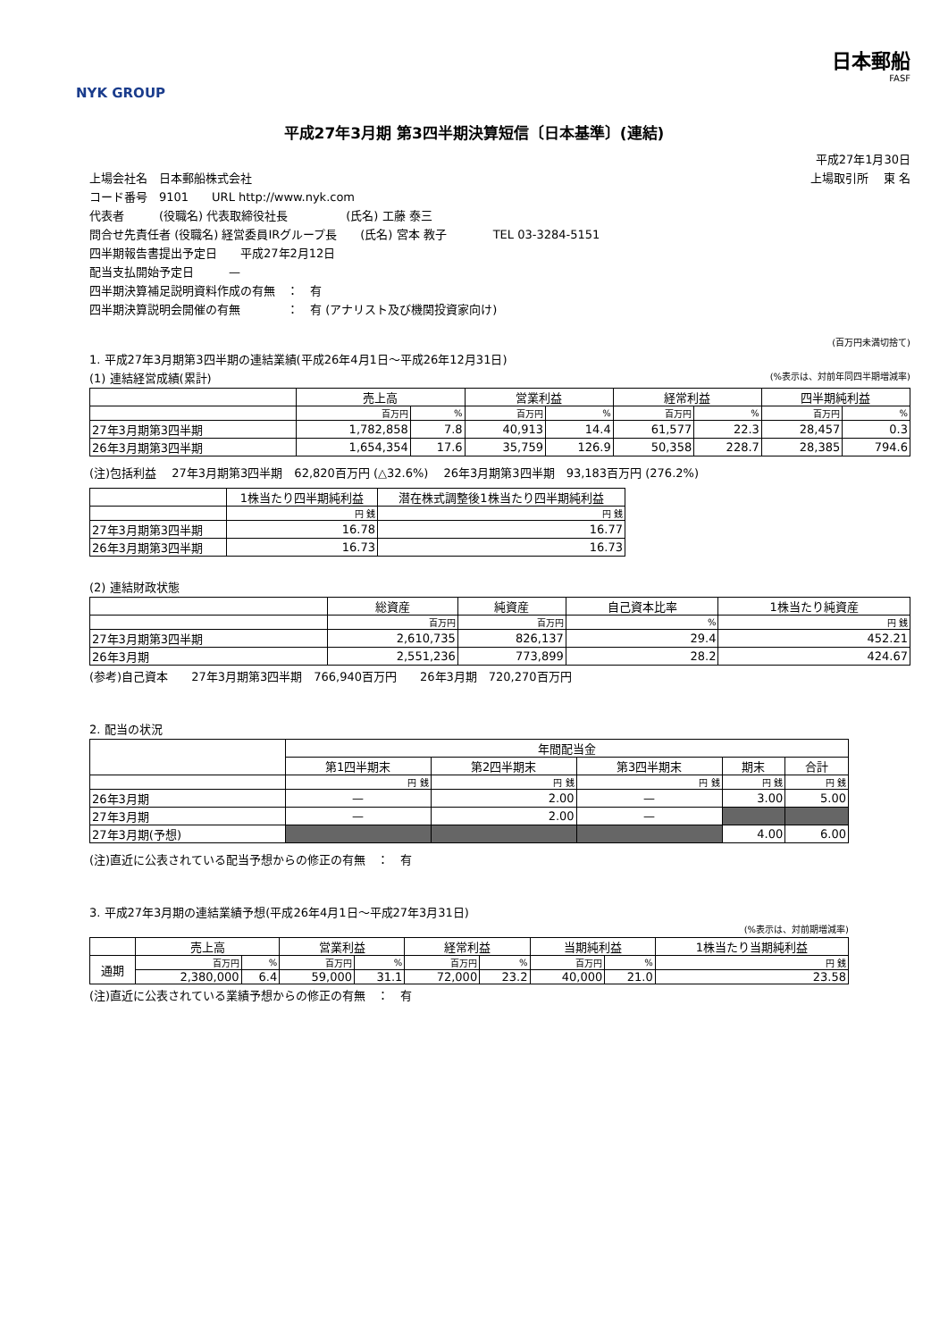NYK GROUP
日本郵船
FASF
平成27年3月期 第3四半期決算短信〔日本基準〕(連結)
平成27年1月30日
上場会社名　日本郵船株式会社 上場取引所　 東 名
コード番号　9101　　URL http://www.nyk.com
代表者　　　(役職名) 代表取締役社長　　　　　(氏名) 工藤 泰三
問合せ先責任者 (役職名) 経営委員IRグループ長　　(氏名) 宮本 教子　　　　TEL 03-3284-5151
四半期報告書提出予定日　　平成27年2月12日
配当支払開始予定日　　　—
四半期決算補足説明資料作成の有無　：　有
四半期決算説明会開催の有無　　　　：　有 (アナリスト及び機関投資家向け)
(百万円未満切捨て)
1. 平成27年3月期第3四半期の連結業績(平成26年4月1日～平成26年12月31日)
(1) 連結経営成績(累計) (%表示は、対前年同四半期増減率)
| | 売上高 | | 営業利益 | | 経常利益 | | 四半期純利益 | |
| --- | --- | --- | --- | --- | --- | --- | --- | --- |
| | 百万円 | % | 百万円 | % | 百万円 | % | 百万円 | % |
| 27年3月期第3四半期 | 1,782,858 | 7.8 | 40,913 | 14.4 | 61,577 | 22.3 | 28,457 | 0.3 |
| 26年3月期第3四半期 | 1,654,354 | 17.6 | 35,759 | 126.9 | 50,358 | 228.7 | 28,385 | 794.6 |
(注)包括利益　 27年3月期第3四半期　62,820百万円 (△32.6%)　 26年3月期第3四半期　93,183百万円 (276.2%)
| | 1株当たり四半期純利益 | 潜在株式調整後1株当たり四半期純利益 |
| --- | --- | --- |
| | 円 銭 | 円 銭 |
| 27年3月期第3四半期 | 16.78 | 16.77 |
| 26年3月期第3四半期 | 16.73 | 16.73 |
(2) 連結財政状態
| | 総資産 | 純資産 | 自己資本比率 | 1株当たり純資産 |
| --- | --- | --- | --- | --- |
| | 百万円 | 百万円 | % | 円 銭 |
| 27年3月期第3四半期 | 2,610,735 | 826,137 | 29.4 | 452.21 |
| 26年3月期 | 2,551,236 | 773,899 | 28.2 | 424.67 |
(参考)自己資本　　27年3月期第3四半期　766,940百万円　　26年3月期　720,270百万円
2. 配当の状況
| | 年間配当金 | | | | |
| --- | --- | --- | --- | --- | --- |
| | 第1四半期末 | 第2四半期末 | 第3四半期末 | 期末 | 合計 |
| | 円 銭 | 円 銭 | 円 銭 | 円 銭 | 円 銭 |
| 26年3月期 | — | 2.00 | — | 3.00 | 5.00 |
| 27年3月期 | — | 2.00 | — | | |
| 27年3月期(予想) | | | | 4.00 | 6.00 |
(注)直近に公表されている配当予想からの修正の有無　：　有
3. 平成27年3月期の連結業績予想(平成26年4月1日～平成27年3月31日)
(%表示は、対前期増減率)
| | 売上高 | | 営業利益 | | 経常利益 | | 当期純利益 | | 1株当たり当期純利益 |
| --- | --- | --- | --- | --- | --- | --- | --- | --- | --- |
| 通期 | 百万円 | % | 百万円 | % | 百万円 | % | 百万円 | % | 円 銭 |
| | 2,380,000 | 6.4 | 59,000 | 31.1 | 72,000 | 23.2 | 40,000 | 21.0 | 23.58 |
(注)直近に公表されている業績予想からの修正の有無　：　有